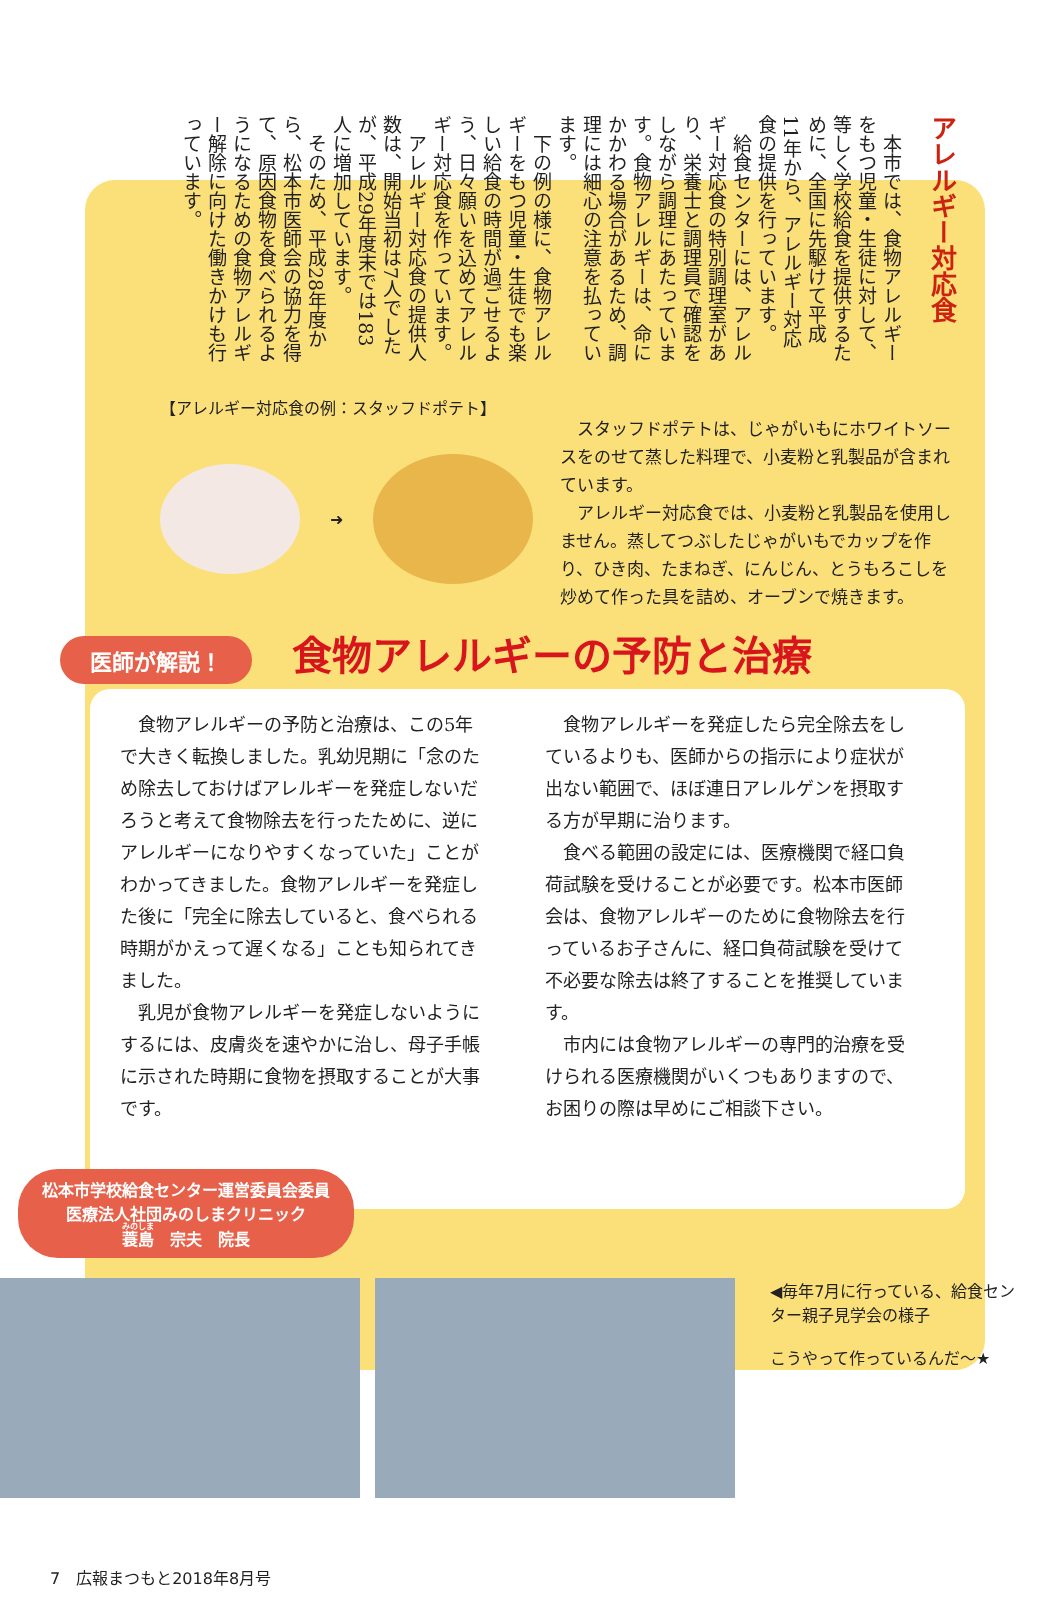アレルギー対応食
　本市では、食物アレルギーをもつ児童・生徒に対して、等しく学校給食を提供するために、全国に先駆けて平成11年から、アレルギー対応食の提供を行っています。
　給食センターには、アレルギー対応食の特別調理室があり、栄養士と調理員で確認をしながら調理にあたっています。食物アレルギーは、命にかかわる場合があるため、調理には細心の注意を払っています。
　下の例の様に、食物アレルギーをもつ児童・生徒でも楽しい給食の時間が過ごせるよう、日々願いを込めてアレルギー対応食を作っています。
　アレルギー対応食の提供人数は、開始当初は7人でしたが、平成29年度末では183人に増加しています。
　そのため、平成28年度から、松本市医師会の協力を得て、原因食物を食べられるようになるための食物アレルギー解除に向けた働きかけも行っています。
【アレルギー対応食の例：スタッフドポテト】
➜
スタッフドポテトは、じゃがいもにホワイトソースをのせて蒸した料理で、小麦粉と乳製品が含まれています。
アレルギー対応食では、小麦粉と乳製品を使用しません。蒸してつぶしたじゃがいもでカップを作り、ひき肉、たまねぎ、にんじん、とうもろこしを炒めて作った具を詰め、オーブンで焼きます。
医師が解説！
食物アレルギーの予防と治療
食物アレルギーの予防と治療は、この5年で大きく転換しました。乳幼児期に「念のため除去しておけばアレルギーを発症しないだろうと考えて食物除去を行ったために、逆にアレルギーになりやすくなっていた」ことがわかってきました。食物アレルギーを発症した後に「完全に除去していると、食べられる時期がかえって遅くなる」ことも知られてきました。
乳児が食物アレルギーを発症しないようにするには、皮膚炎を速やかに治し、母子手帳に示された時期に食物を摂取することが大事です。
食物アレルギーを発症したら完全除去をしているよりも、医師からの指示により症状が出ない範囲で、ほぼ連日アレルゲンを摂取する方が早期に治ります。
食べる範囲の設定には、医療機関で経口負荷試験を受けることが必要です。松本市医師会は、食物アレルギーのために食物除去を行っているお子さんに、経口負荷試験を受けて不必要な除去は終了することを推奨しています。
市内には食物アレルギーの専門的治療を受けられる医療機関がいくつもありますので、お困りの際は早めにご相談下さい。
松本市学校給食センター運営委員会委員
医療法人社団みのしまクリニック
蓑島　宗夫　院長
◀毎年7月に行っている、給食センター親子見学会の様子
こうやって作っているんだ〜★
7　広報まつもと2018年8月号